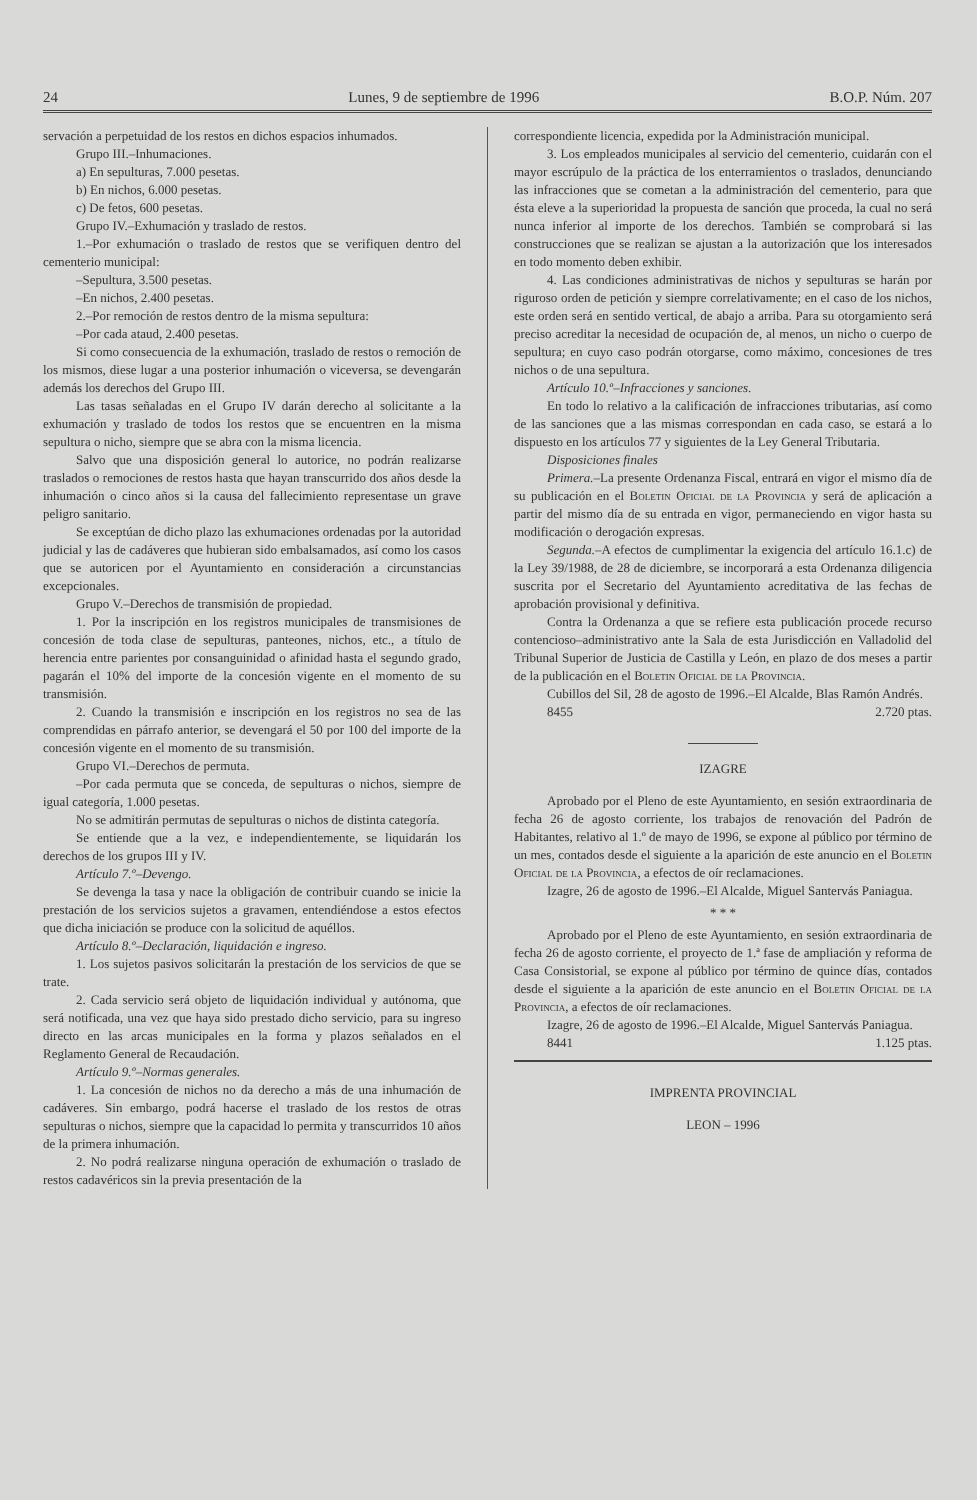24 Lunes, 9 de septiembre de 1996 B.O.P. Núm. 207
servación a perpetuidad de los restos en dichos espacios inhumados.
Grupo III.–Inhumaciones.
a) En sepulturas, 7.000 pesetas.
b) En nichos, 6.000 pesetas.
c) De fetos, 600 pesetas.
Grupo IV.–Exhumación y traslado de restos.
1.–Por exhumación o traslado de restos que se verifiquen dentro del cementerio municipal:
–Sepultura, 3.500 pesetas.
–En nichos, 2.400 pesetas.
2.–Por remoción de restos dentro de la misma sepultura:
–Por cada ataud, 2.400 pesetas.
Si como consecuencia de la exhumación, traslado de restos o remoción de los mismos, diese lugar a una posterior inhumación o viceversa, se devengarán además los derechos del Grupo III.
Las tasas señaladas en el Grupo IV darán derecho al solicitante a la exhumación y traslado de todos los restos que se encuentren en la misma sepultura o nicho, siempre que se abra con la misma licencia.
Salvo que una disposición general lo autorice, no podrán realizarse traslados o remociones de restos hasta que hayan transcurrido dos años desde la inhumación o cinco años si la causa del fallecimiento representase un grave peligro sanitario.
Se exceptúan de dicho plazo las exhumaciones ordenadas por la autoridad judicial y las de cadáveres que hubieran sido embalsamados, así como los casos que se autoricen por el Ayuntamiento en consideración a circunstancias excepcionales.
Grupo V.–Derechos de transmisión de propiedad.
1. Por la inscripción en los registros municipales de transmisiones de concesión de toda clase de sepulturas, panteones, nichos, etc., a título de herencia entre parientes por consanguinidad o afinidad hasta el segundo grado, pagarán el 10% del importe de la concesión vigente en el momento de su transmisión.
2. Cuando la transmisión e inscripción en los registros no sea de las comprendidas en párrafo anterior, se devengará el 50 por 100 del importe de la concesión vigente en el momento de su transmisión.
Grupo VI.–Derechos de permuta.
–Por cada permuta que se conceda, de sepulturas o nichos, siempre de igual categoría, 1.000 pesetas.
No se admitirán permutas de sepulturas o nichos de distinta categoría.
Se entiende que a la vez, e independientemente, se liquidarán los derechos de los grupos III y IV.
Artículo 7.º–Devengo.
Se devenga la tasa y nace la obligación de contribuir cuando se inicie la prestación de los servicios sujetos a gravamen, entendiéndose a estos efectos que dicha iniciación se produce con la solicitud de aquéllos.
Artículo 8.º–Declaración, liquidación e ingreso.
1. Los sujetos pasivos solicitarán la prestación de los servicios de que se trate.
2. Cada servicio será objeto de liquidación individual y autónoma, que será notificada, una vez que haya sido prestado dicho servicio, para su ingreso directo en las arcas municipales en la forma y plazos señalados en el Reglamento General de Recaudación.
Artículo 9.º–Normas generales.
1. La concesión de nichos no da derecho a más de una inhumación de cadáveres. Sin embargo, podrá hacerse el traslado de los restos de otras sepulturas o nichos, siempre que la capacidad lo permita y transcurridos 10 años de la primera inhumación.
2. No podrá realizarse ninguna operación de exhumación o traslado de restos cadavéricos sin la previa presentación de la
correspondiente licencia, expedida por la Administración municipal.
3. Los empleados municipales al servicio del cementerio, cuidarán con el mayor escrúpulo de la práctica de los enterramientos o traslados, denunciando las infracciones que se cometan a la administración del cementerio, para que ésta eleve a la superioridad la propuesta de sanción que proceda, la cual no será nunca inferior al importe de los derechos. También se comprobará si las construcciones que se realizan se ajustan a la autorización que los interesados en todo momento deben exhibir.
4. Las condiciones administrativas de nichos y sepulturas se harán por riguroso orden de petición y siempre correlativamente; en el caso de los nichos, este orden será en sentido vertical, de abajo a arriba. Para su otorgamiento será preciso acreditar la necesidad de ocupación de, al menos, un nicho o cuerpo de sepultura; en cuyo caso podrán otorgarse, como máximo, concesiones de tres nichos o de una sepultura.
Artículo 10.º–Infracciones y sanciones.
En todo lo relativo a la calificación de infracciones tributarias, así como de las sanciones que a las mismas correspondan en cada caso, se estará a lo dispuesto en los artículos 77 y siguientes de la Ley General Tributaria.
Disposiciones finales
Primera.–La presente Ordenanza Fiscal, entrará en vigor el mismo día de su publicación en el Boletin Oficial de la Provincia y será de aplicación a partir del mismo día de su entrada en vigor, permaneciendo en vigor hasta su modificación o derogación expresas.
Segunda.–A efectos de cumplimentar la exigencia del artículo 16.1.c) de la Ley 39/1988, de 28 de diciembre, se incorporará a esta Ordenanza diligencia suscrita por el Secretario del Ayuntamiento acreditativa de las fechas de aprobación provisional y definitiva.
Contra la Ordenanza a que se refiere esta publicación procede recurso contencioso–administrativo ante la Sala de esta Jurisdicción en Valladolid del Tribunal Superior de Justicia de Castilla y León, en plazo de dos meses a partir de la publicación en el Boletin Oficial de la Provincia.
Cubillos del Sil, 28 de agosto de 1996.–El Alcalde, Blas Ramón Andrés.
8455 2.720 ptas.
IZAGRE
Aprobado por el Pleno de este Ayuntamiento, en sesión extraordinaria de fecha 26 de agosto corriente, los trabajos de renovación del Padrón de Habitantes, relativo al 1.º de mayo de 1996, se expone al público por término de un mes, contados desde el siguiente a la aparición de este anuncio en el Boletin Oficial de la Provincia, a efectos de oír reclamaciones.
Izagre, 26 de agosto de 1996.–El Alcalde, Miguel Santervás Paniagua.
* * *
Aprobado por el Pleno de este Ayuntamiento, en sesión extraordinaria de fecha 26 de agosto corriente, el proyecto de 1.ª fase de ampliación y reforma de Casa Consistorial, se expone al público por término de quince días, contados desde el siguiente a la aparición de este anuncio en el Boletin Oficial de la Provincia, a efectos de oír reclamaciones.
Izagre, 26 de agosto de 1996.–El Alcalde, Miguel Santervás Paniagua.
8441 1.125 ptas.
IMPRENTA PROVINCIAL
LEON – 1996